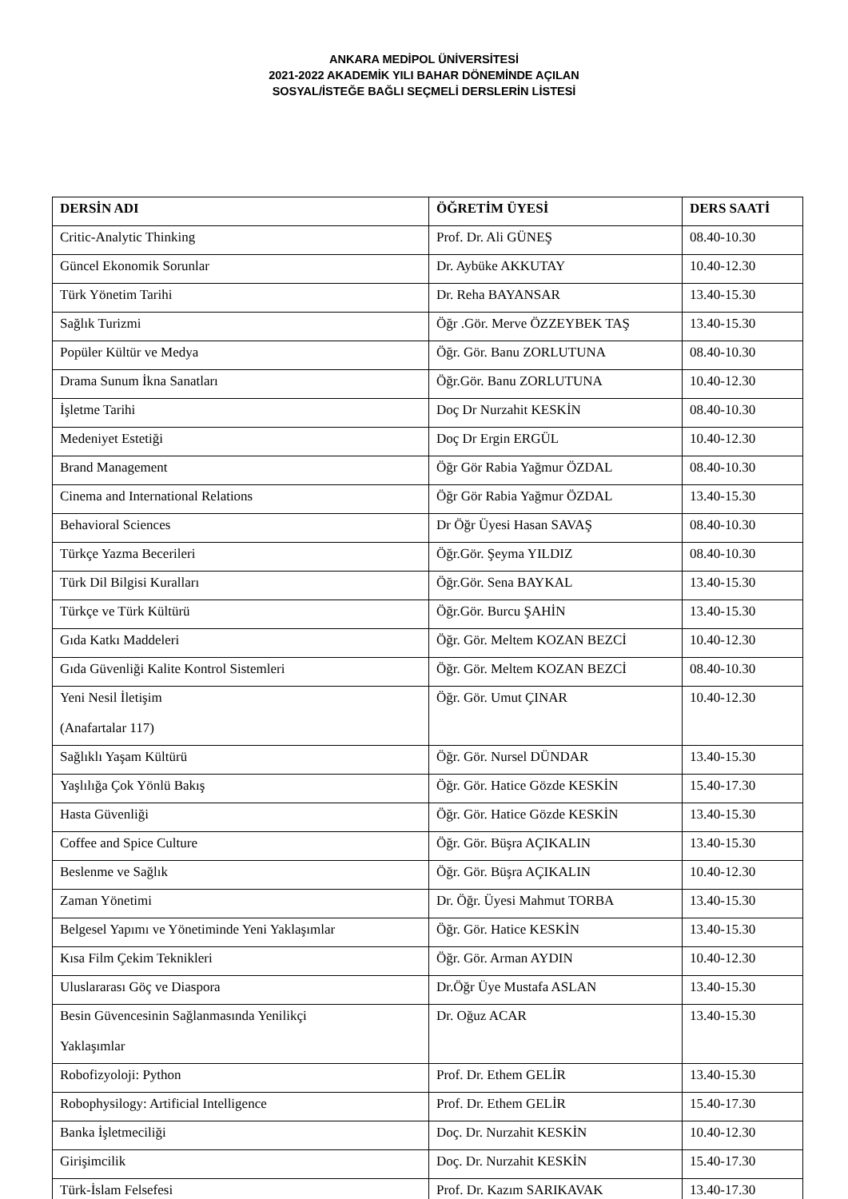ANKARA MEDİPOL ÜNİVERSİTESİ
2021-2022 AKADEMİK YILI BAHAR DÖNEMİNDE AÇILAN
SOSYAL/İSTEĞE BAĞLI SEÇMELİ DERSLERİN LİSTESİ
| DERSİN ADI | ÖĞRETİM ÜYESİ | DERS SAATİ |
| --- | --- | --- |
| Critic-Analytic Thinking | Prof. Dr. Ali GÜNEŞ | 08.40-10.30 |
| Güncel Ekonomik Sorunlar | Dr. Aybüke AKKUTAY | 10.40-12.30 |
| Türk Yönetim Tarihi | Dr. Reha BAYANSAR | 13.40-15.30 |
| Sağlık Turizmi | Öğr .Gör. Merve ÖZZEYBEK TAŞ | 13.40-15.30 |
| Popüler Kültür ve Medya | Öğr. Gör. Banu ZORLUTUNA | 08.40-10.30 |
| Drama Sunum İkna Sanatları | Öğr.Gör. Banu ZORLUTUNA | 10.40-12.30 |
| İşletme Tarihi | Doç Dr Nurzahit KESKİN | 08.40-10.30 |
| Medeniyet Estetiği | Doç Dr Ergin ERGÜL | 10.40-12.30 |
| Brand Management | Öğr Gör Rabia Yağmur ÖZDAL | 08.40-10.30 |
| Cinema and International Relations | Öğr Gör Rabia Yağmur ÖZDAL | 13.40-15.30 |
| Behavioral Sciences | Dr Öğr Üyesi Hasan SAVAŞ | 08.40-10.30 |
| Türkçe Yazma Becerileri | Öğr.Gör. Şeyma YILDIZ | 08.40-10.30 |
| Türk Dil Bilgisi Kuralları | Öğr.Gör. Sena BAYKAL | 13.40-15.30 |
| Türkçe ve Türk Kültürü | Öğr.Gör. Burcu ŞAHİN | 13.40-15.30 |
| Gıda Katkı Maddeleri | Öğr. Gör. Meltem KOZAN BEZCİ | 10.40-12.30 |
| Gıda Güvenliği Kalite Kontrol Sistemleri | Öğr. Gör. Meltem KOZAN BEZCİ | 08.40-10.30 |
| Yeni Nesil İletişim (Anafartalar 117) | Öğr. Gör. Umut ÇINAR | 10.40-12.30 |
| Sağlıklı Yaşam Kültürü | Öğr. Gör. Nursel DÜNDAR | 13.40-15.30 |
| Yaşlılığa Çok Yönlü Bakış | Öğr. Gör. Hatice Gözde KESKİN | 15.40-17.30 |
| Hasta Güvenliği | Öğr. Gör. Hatice Gözde KESKİN | 13.40-15.30 |
| Coffee and Spice Culture | Öğr. Gör. Büşra AÇIKALIN | 13.40-15.30 |
| Beslenme ve Sağlık | Öğr. Gör. Büşra AÇIKALIN | 10.40-12.30 |
| Zaman Yönetimi | Dr. Öğr. Üyesi Mahmut TORBA | 13.40-15.30 |
| Belgesel Yapımı ve Yönetiminde Yeni Yaklaşımlar | Öğr. Gör. Hatice KESKİN | 13.40-15.30 |
| Kısa Film Çekim Teknikleri | Öğr. Gör. Arman AYDIN | 10.40-12.30 |
| Uluslararası Göç ve Diaspora | Dr.Öğr Üye Mustafa ASLAN | 13.40-15.30 |
| Besin Güvencesinin Sağlanmasında Yenilikçi Yaklaşımlar | Dr. Oğuz ACAR | 13.40-15.30 |
| Robofizyoloji: Python | Prof. Dr. Ethem GELİR | 13.40-15.30 |
| Robophysilogy: Artificial Intelligence | Prof. Dr. Ethem GELİR | 15.40-17.30 |
| Banka İşletmeciliği | Doç. Dr. Nurzahit KESKİN | 10.40-12.30 |
| Girişimcilik | Doç. Dr. Nurzahit KESKİN | 15.40-17.30 |
| Türk-İslam Felsefesi | Prof. Dr. Kazım SARIKAVAK | 13.40-17.30 |